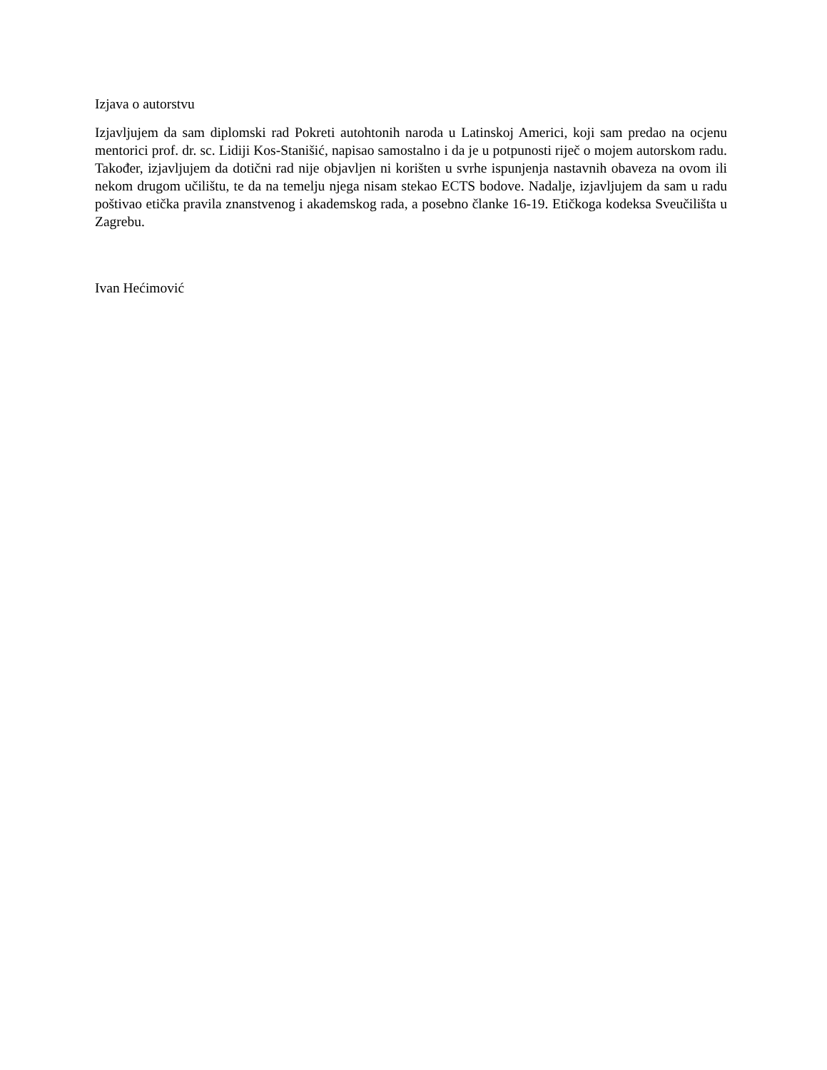Izjava o autorstvu
Izjavljujem da sam diplomski rad Pokreti autohtonih naroda u Latinskoj Americi, koji sam predao na ocjenu mentorici prof. dr. sc. Lidiji Kos-Stanišić, napisao samostalno i da je u potpunosti riječ o mojem autorskom radu. Također, izjavljujem da dotični rad nije objavljen ni korišten u svrhe ispunjenja nastavnih obaveza na ovom ili nekom drugom učilištu, te da na temelju njega nisam stekao ECTS bodove. Nadalje, izjavljujem da sam u radu poštivao etička pravila znanstvenog i akademskog rada, a posebno članke 16-19. Etičkoga kodeksa Sveučilišta u Zagrebu.
Ivan Hećimović